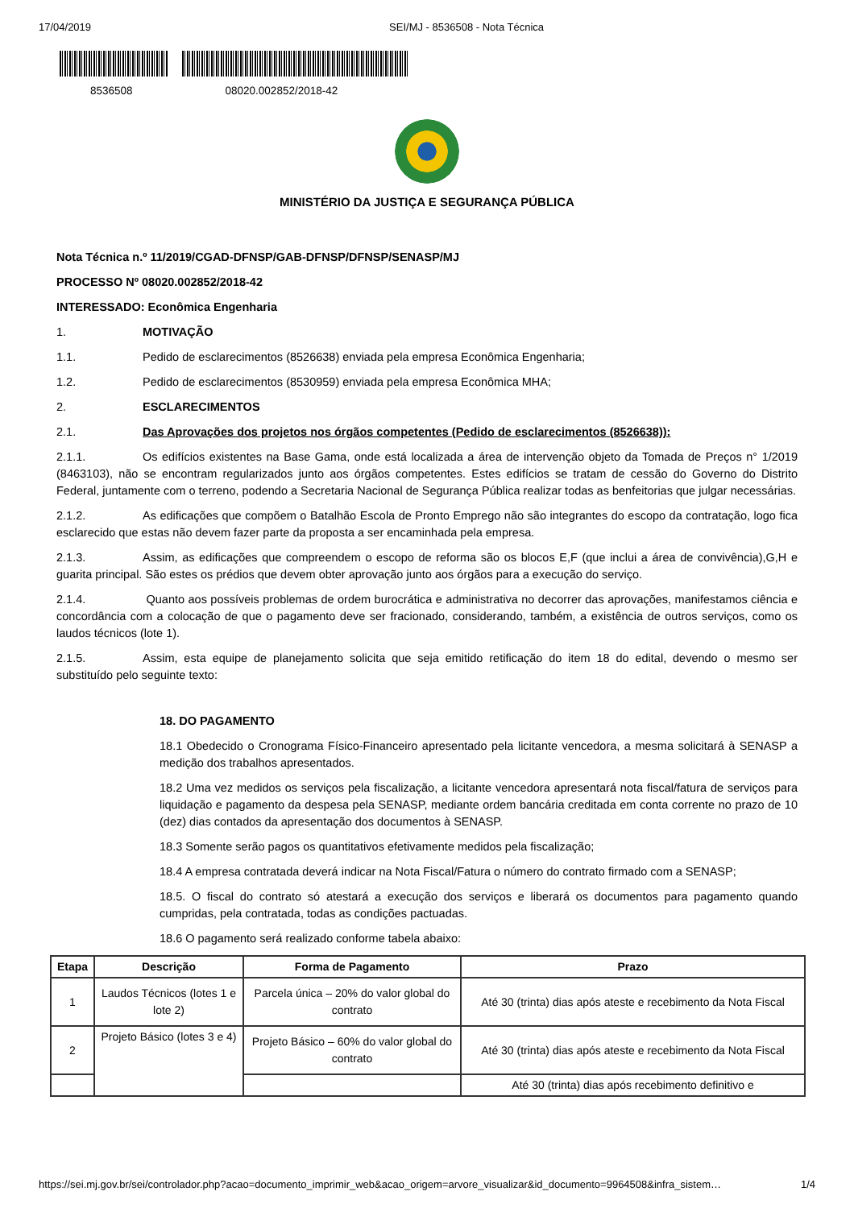17/04/2019 SEI/MJ - 8536508 - Nota Técnica
8536508 08020.002852/2018-42
MINISTÉRIO DA JUSTIÇA E SEGURANÇA PÚBLICA
Nota Técnica n.º 11/2019/CGAD-DFNSP/GAB-DFNSP/DFNSP/SENASP/MJ
PROCESSO Nº 08020.002852/2018-42
INTERESSADO: Econômica Engenharia
1. MOTIVAÇÃO
1.1. Pedido de esclarecimentos (8526638) enviada pela empresa Econômica Engenharia;
1.2. Pedido de esclarecimentos (8530959) enviada pela empresa Econômica MHA;
2. ESCLARECIMENTOS
2.1. Das Aprovações dos projetos nos órgãos competentes (Pedido de esclarecimentos (8526638)):
2.1.1. Os edifícios existentes na Base Gama, onde está localizada a área de intervenção objeto da Tomada de Preços n° 1/2019 (8463103), não se encontram regularizados junto aos órgãos competentes. Estes edifícios se tratam de cessão do Governo do Distrito Federal, juntamente com o terreno, podendo a Secretaria Nacional de Segurança Pública realizar todas as benfeitorias que julgar necessárias.
2.1.2. As edificações que compõem o Batalhão Escola de Pronto Emprego não são integrantes do escopo da contratação, logo fica esclarecido que estas não devem fazer parte da proposta a ser encaminhada pela empresa.
2.1.3. Assim, as edificações que compreendem o escopo de reforma são os blocos E,F (que inclui a área de convivência),G,H e guarita principal. São estes os prédios que devem obter aprovação junto aos órgãos para a execução do serviço.
2.1.4. Quanto aos possíveis problemas de ordem burocrática e administrativa no decorrer das aprovações, manifestamos ciência e concordância com a colocação de que o pagamento deve ser fracionado, considerando, também, a existência de outros serviços, como os laudos técnicos (lote 1).
2.1.5. Assim, esta equipe de planejamento solicita que seja emitido retificação do item 18 do edital, devendo o mesmo ser substituído pelo seguinte texto:
18. DO PAGAMENTO
18.1 Obedecido o Cronograma Físico-Financeiro apresentado pela licitante vencedora, a mesma solicitará à SENASP a medição dos trabalhos apresentados.
18.2 Uma vez medidos os serviços pela fiscalização, a licitante vencedora apresentará nota fiscal/fatura de serviços para liquidação e pagamento da despesa pela SENASP, mediante ordem bancária creditada em conta corrente no prazo de 10 (dez) dias contados da apresentação dos documentos à SENASP.
18.3 Somente serão pagos os quantitativos efetivamente medidos pela fiscalização;
18.4 A empresa contratada deverá indicar na Nota Fiscal/Fatura o número do contrato firmado com a SENASP;
18.5. O fiscal do contrato só atestará a execução dos serviços e liberará os documentos para pagamento quando cumpridas, pela contratada, todas as condições pactuadas.
18.6 O pagamento será realizado conforme tabela abaixo:
| Etapa | Descrição | Forma de Pagamento | Prazo |
| --- | --- | --- | --- |
| 1 | Laudos Técnicos (lotes 1 e lote 2) | Parcela única – 20% do valor global do contrato | Até 30 (trinta) dias após ateste e recebimento da Nota Fiscal |
| 2 | Projeto Básico (lotes 3 e 4) | Projeto Básico – 60% do valor global do contrato | Até 30 (trinta) dias após ateste e recebimento da Nota Fiscal |
| | | | Até 30 (trinta) dias após recebimento definitivo e |
https://sei.mj.gov.br/sei/controlador.php?acao=documento_imprimir_web&acao_origem=arvore_visualizar&id_documento=9964508&infra_sistem… 1/4